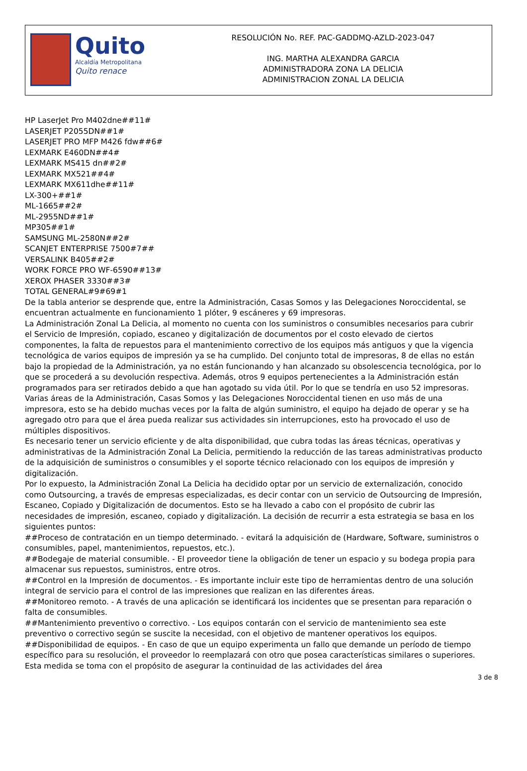Quito
Alcaldía Metropolitana
Quito renace
RESOLUCIÓN No. REF. PAC-GADDMQ-AZLD-2023-047
ING. MARTHA ALEXANDRA GARCIA
ADMINISTRADORA ZONA LA DELICIA
ADMINISTRACION ZONAL LA DELICIA
HP LaserJet Pro M402dne##11#
LASERJET P2055DN##1#
LASERJET PRO MFP M426 fdw##6#
LEXMARK E460DN##4#
LEXMARK MS415 dn##2#
LEXMARK MX521##4#
LEXMARK MX611dhe##11#
LX-300+##1#
ML-1665##2#
ML-2955ND##1#
MP305##1#
SAMSUNG ML-2580N##2#
SCANJET ENTERPRISE 7500#7##
VERSALINK B405##2#
WORK FORCE PRO WF-6590##13#
XEROX PHASER 3330##3#
TOTAL GENERAL#9#69#1
De la tabla anterior se desprende que, entre la Administración, Casas Somos y las Delegaciones Noroccidental, se encuentran actualmente en funcionamiento 1 plóter, 9 escáneres y 69 impresoras.
La Administración Zonal La Delicia, al momento no cuenta con los suministros o consumibles necesarios para cubrir el Servicio de Impresión, copiado, escaneo y digitalización de documentos por el costo elevado de ciertos componentes, la falta de repuestos para el mantenimiento correctivo de los equipos más antiguos y que la vigencia tecnológica de varios equipos de impresión ya se ha cumplido. Del conjunto total de impresoras, 8 de ellas no están bajo la propiedad de la Administración, ya no están funcionando y han alcanzado su obsolescencia tecnológica, por lo que se procederá a su devolución respectiva. Además, otros 9 equipos pertenecientes a la Administración están programados para ser retirados debido a que han agotado su vida útil. Por lo que se tendría en uso 52 impresoras.
Varias áreas de la Administración, Casas Somos y las Delegaciones Noroccidental tienen en uso más de una impresora, esto se ha debido muchas veces por la falta de algún suministro, el equipo ha dejado de operar y se ha agregado otro para que el área pueda realizar sus actividades sin interrupciones, esto ha provocado el uso de múltiples dispositivos.
Es necesario tener un servicio eficiente y de alta disponibilidad, que cubra todas las áreas técnicas, operativas y administrativas de la Administración Zonal La Delicia, permitiendo la reducción de las tareas administrativas producto de la adquisición de suministros o consumibles y el soporte técnico relacionado con los equipos de impresión y digitalización.
Por lo expuesto, la Administración Zonal La Delicia ha decidido optar por un servicio de externalización, conocido como Outsourcing, a través de empresas especializadas, es decir contar con un servicio de Outsourcing de Impresión, Escaneo, Copiado y Digitalización de documentos. Esto se ha llevado a cabo con el propósito de cubrir las necesidades de impresión, escaneo, copiado y digitalización. La decisión de recurrir a esta estrategia se basa en los siguientes puntos:
##Proceso de contratación en un tiempo determinado. - evitará la adquisición de (Hardware, Software, suministros o consumibles, papel, mantenimientos, repuestos, etc.).
##Bodegaje de material consumible. - El proveedor tiene la obligación de tener un espacio y su bodega propia para almacenar sus repuestos, suministros, entre otros.
##Control en la Impresión de documentos. - Es importante incluir este tipo de herramientas dentro de una solución integral de servicio para el control de las impresiones que realizan en las diferentes áreas.
##Monitoreo remoto. - A través de una aplicación se identificará los incidentes que se presentan para reparación o falta de consumibles.
##Mantenimiento preventivo o correctivo. - Los equipos contarán con el servicio de mantenimiento sea este preventivo o correctivo según se suscite la necesidad, con el objetivo de mantener operativos los equipos.
##Disponibilidad de equipos. - En caso de que un equipo experimenta un fallo que demande un período de tiempo específico para su resolución, el proveedor lo reemplazará con otro que posea características similares o superiores. Esta medida se toma con el propósito de asegurar la continuidad de las actividades del área
3 de 8